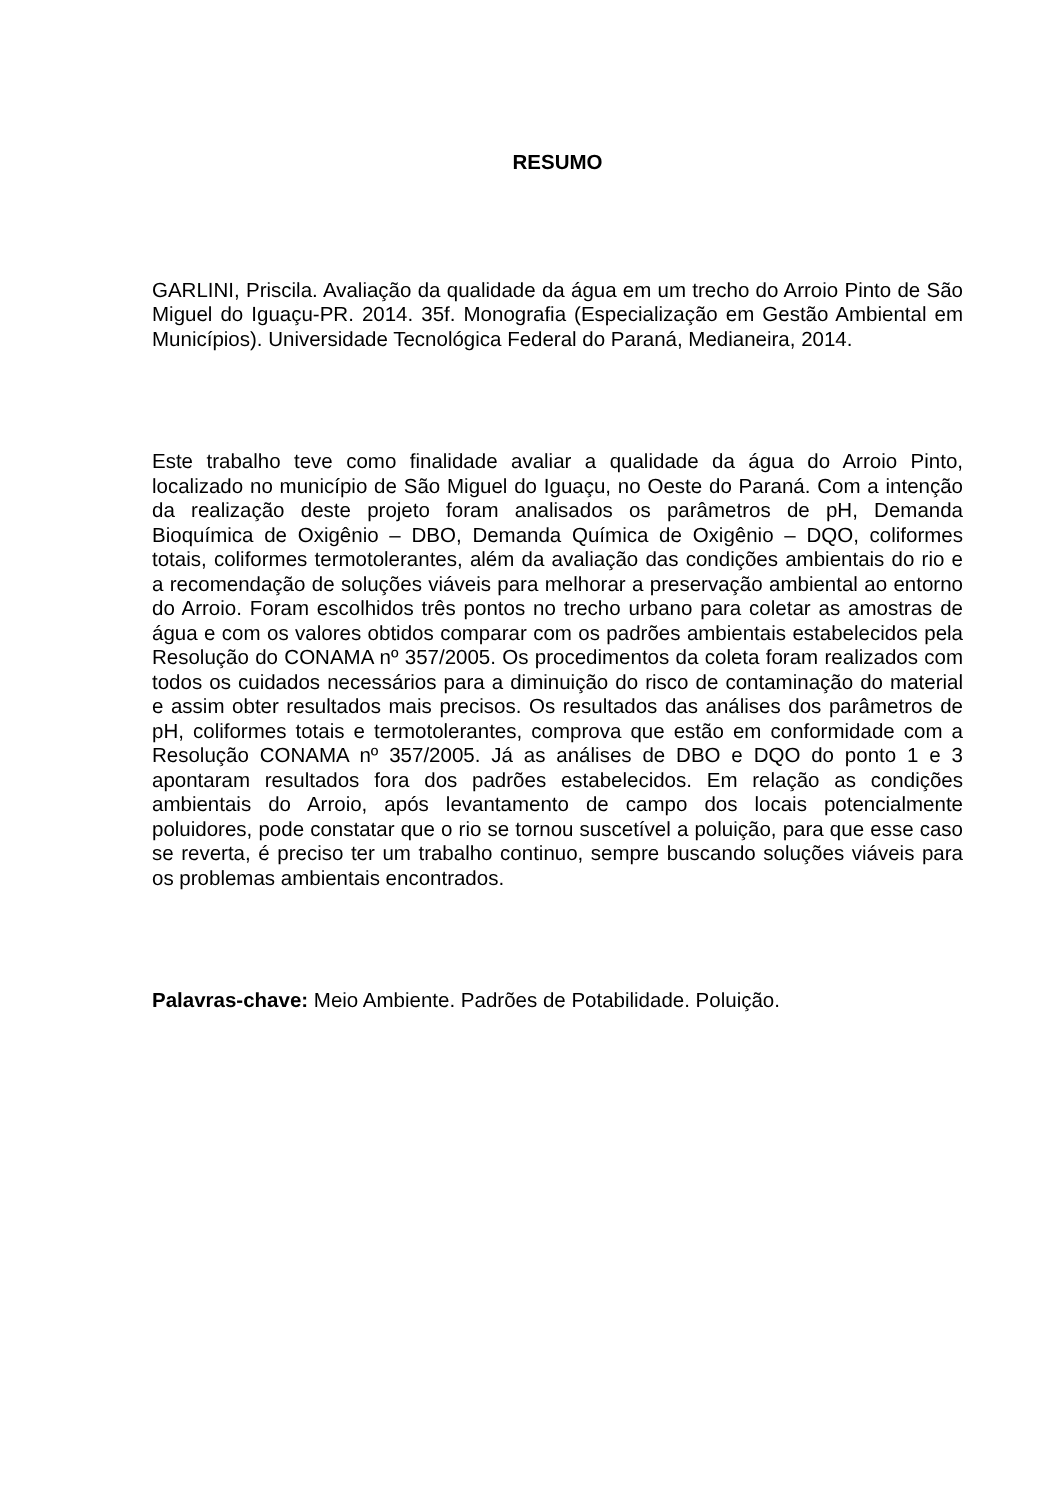RESUMO
GARLINI, Priscila. Avaliação da qualidade da água em um trecho do Arroio Pinto de São Miguel do Iguaçu-PR. 2014. 35f. Monografia (Especialização em Gestão Ambiental em Municípios). Universidade Tecnológica Federal do Paraná, Medianeira, 2014.
Este trabalho teve como finalidade avaliar a qualidade da água do Arroio Pinto, localizado no município de São Miguel do Iguaçu, no Oeste do Paraná. Com a intenção da realização deste projeto foram analisados os parâmetros de pH, Demanda Bioquímica de Oxigênio – DBO, Demanda Química de Oxigênio – DQO, coliformes totais, coliformes termotolerantes, além da avaliação das condições ambientais do rio e a recomendação de soluções viáveis para melhorar a preservação ambiental ao entorno do Arroio. Foram escolhidos três pontos no trecho urbano para coletar as amostras de água e com os valores obtidos comparar com os padrões ambientais estabelecidos pela Resolução do CONAMA nº 357/2005. Os procedimentos da coleta foram realizados com todos os cuidados necessários para a diminuição do risco de contaminação do material e assim obter resultados mais precisos. Os resultados das análises dos parâmetros de pH, coliformes totais e termotolerantes, comprova que estão em conformidade com a Resolução CONAMA nº 357/2005. Já as análises de DBO e DQO do ponto 1 e 3 apontaram resultados fora dos padrões estabelecidos. Em relação as condições ambientais do Arroio, após levantamento de campo dos locais potencialmente poluidores, pode constatar que o rio se tornou suscetível a poluição, para que esse caso se reverta, é preciso ter um trabalho continuo, sempre buscando soluções viáveis para os problemas ambientais encontrados.
Palavras-chave: Meio Ambiente. Padrões de Potabilidade. Poluição.